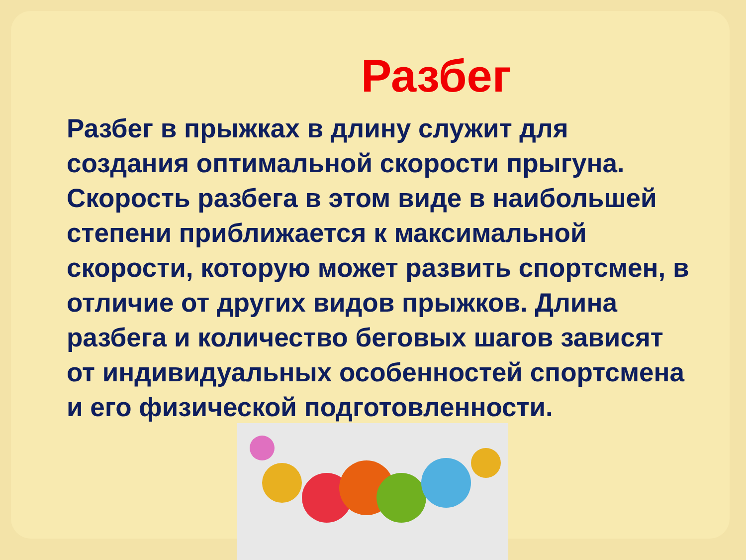Разбег
Разбег в прыжках в длину служит для создания оптимальной скорости прыгуна. Скорость разбега в этом виде в наибольшей степени приближается к максимальной скорости, которую может развить спортсмен, в отличие от других видов прыжков. Длина разбега и количество беговых шагов зависят от индивидуальных особенностей спортсмена и его физической подготовленности.